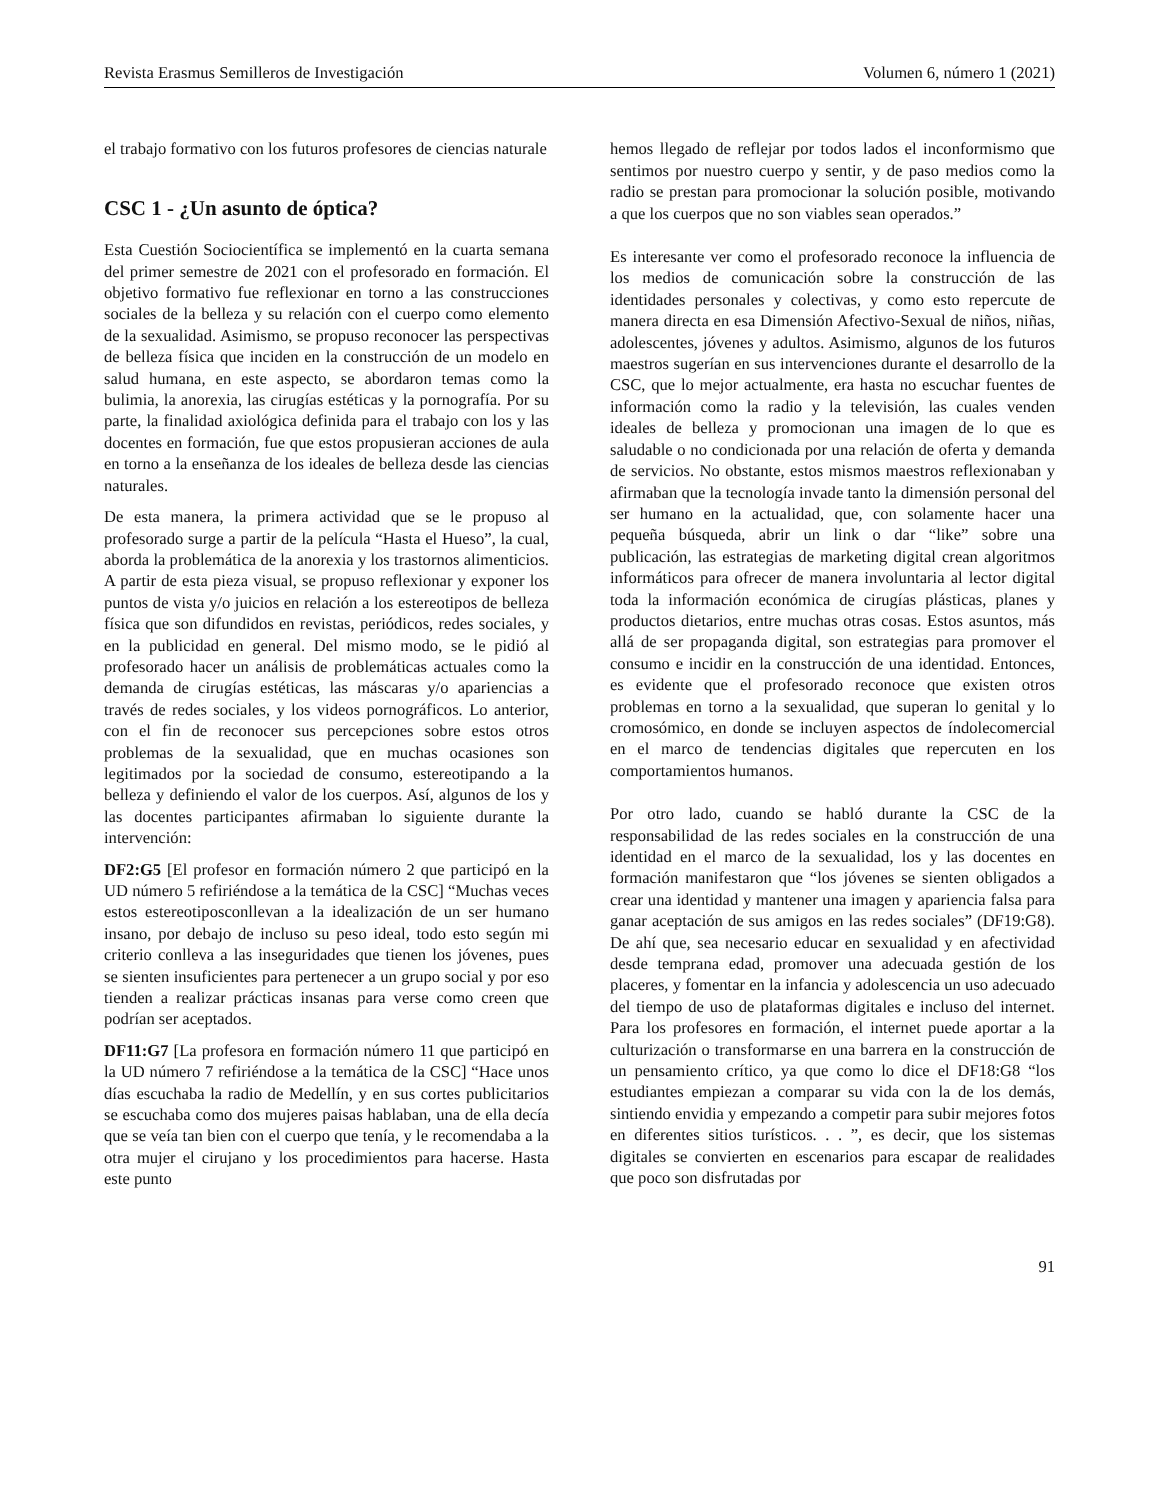Revista Erasmus Semilleros de Investigación Volumen 6, número 1 (2021)
el trabajo formativo con los futuros profesores de ciencias naturale
CSC 1 - ¿Un asunto de óptica?
Esta Cuestión Sociocientífica se implementó en la cuarta semana del primer semestre de 2021 con el profesorado en formación. El objetivo formativo fue reflexionar en torno a las construcciones sociales de la belleza y su relación con el cuerpo como elemento de la sexualidad. Asimismo, se propuso reconocer las perspectivas de belleza física que inciden en la construcción de un modelo en salud humana, en este aspecto, se abordaron temas como la bulimia, la anorexia, las cirugías estéticas y la pornografía. Por su parte, la finalidad axiológica definida para el trabajo con los y las docentes en formación, fue que estos propusieran acciones de aula en torno a la enseñanza de los ideales de belleza desde las ciencias naturales.
De esta manera, la primera actividad que se le propuso al profesorado surge a partir de la película “Hasta el Hueso”, la cual, aborda la problemática de la anorexia y los trastornos alimenticios. A partir de esta pieza visual, se propuso reflexionar y exponer los puntos de vista y/o juicios en relación a los estereotipos de belleza física que son difundidos en revistas, periódicos, redes sociales, y en la publicidad en general. Del mismo modo, se le pidió al profesorado hacer un análisis de problemáticas actuales como la demanda de cirugías estéticas, las máscaras y/o apariencias a través de redes sociales, y los videos pornográficos. Lo anterior, con el fin de reconocer sus percepciones sobre estos otros problemas de la sexualidad, que en muchas ocasiones son legitimados por la sociedad de consumo, estereotipando a la belleza y definiendo el valor de los cuerpos. Así, algunos de los y las docentes participantes afirmaban lo siguiente durante la intervención:
DF2:G5 [El profesor en formación número 2 que participó en la UD número 5 refiriéndose a la temática de la CSC] “Muchas veces estos estereotiposconllevan a la idealización de un ser humano insano, por debajo de incluso su peso ideal, todo esto según mi criterio conlleva a las inseguridades que tienen los jóvenes, pues se sienten insuficientes para pertenecer a un grupo social y por eso tienden a realizar prácticas insanas para verse como creen que podrían ser aceptados.
DF11:G7 [La profesora en formación número 11 que participó en la UD número 7 refiriéndose a la temática de la CSC] “Hace unos días escuchaba la radio de Medellín, y en sus cortes publicitarios se escuchaba como dos mujeres paisas hablaban, una de ella decía que se veía tan bien con el cuerpo que tenía, y le recomendaba a la otra mujer el cirujano y los procedimientos para hacerse. Hasta este punto
hemos llegado de reflejar por todos lados el inconformismo que sentimos por nuestro cuerpo y sentir, y de paso medios como la radio se prestan para promocionar la solución posible, motivando a que los cuerpos que no son viables sean operados.”
Es interesante ver como el profesorado reconoce la influencia de los medios de comunicación sobre la construcción de las identidades personales y colectivas, y como esto repercute de manera directa en esa Dimensión Afectivo-Sexual de niños, niñas, adolescentes, jóvenes y adultos. Asimismo, algunos de los futuros maestros sugerían en sus intervenciones durante el desarrollo de la CSC, que lo mejor actualmente, era hasta no escuchar fuentes de información como la radio y la televisión, las cuales venden ideales de belleza y promocionan una imagen de lo que es saludable o no condicionada por una relación de oferta y demanda de servicios. No obstante, estos mismos maestros reflexionaban y afirmaban que la tecnología invade tanto la dimensión personal del ser humano en la actualidad, que, con solamente hacer una pequeña búsqueda, abrir un link o dar “like” sobre una publicación, las estrategias de marketing digital crean algoritmos informáticos para ofrecer de manera involuntaria al lector digital toda la información económica de cirugías plásticas, planes y productos dietarios, entre muchas otras cosas. Estos asuntos, más allá de ser propaganda digital, son estrategias para promover el consumo e incidir en la construcción de una identidad. Entonces, es evidente que el profesorado reconoce que existen otros problemas en torno a la sexualidad, que superan lo genital y lo cromosómico, en donde se incluyen aspectos de índolecomercial en el marco de tendencias digitales que repercuten en los comportamientos humanos.
Por otro lado, cuando se habló durante la CSC de la responsabilidad de las redes sociales en la construcción de una identidad en el marco de la sexualidad, los y las docentes en formación manifestaron que “los jóvenes se sienten obligados a crear una identidad y mantener una imagen y apariencia falsa para ganar aceptación de sus amigos en las redes sociales” (DF19:G8). De ahí que, sea necesario educar en sexualidad y en afectividad desde temprana edad, promover una adecuada gestión de los placeres, y fomentar en la infancia y adolescencia un uso adecuado del tiempo de uso de plataformas digitales e incluso del internet. Para los profesores en formación, el internet puede aportar a la culturización o transformarse en una barrera en la construcción de un pensamiento crítico, ya que como lo dice el DF18:G8 “los estudiantes empiezan a comparar su vida con la de los demás, sintiendo envidia y empezando a competir para subir mejores fotos en diferentes sitios turísticos. . . ”, es decir, que los sistemas digitales se convierten en escenarios para escapar de realidades que poco son disfrutadas por
91